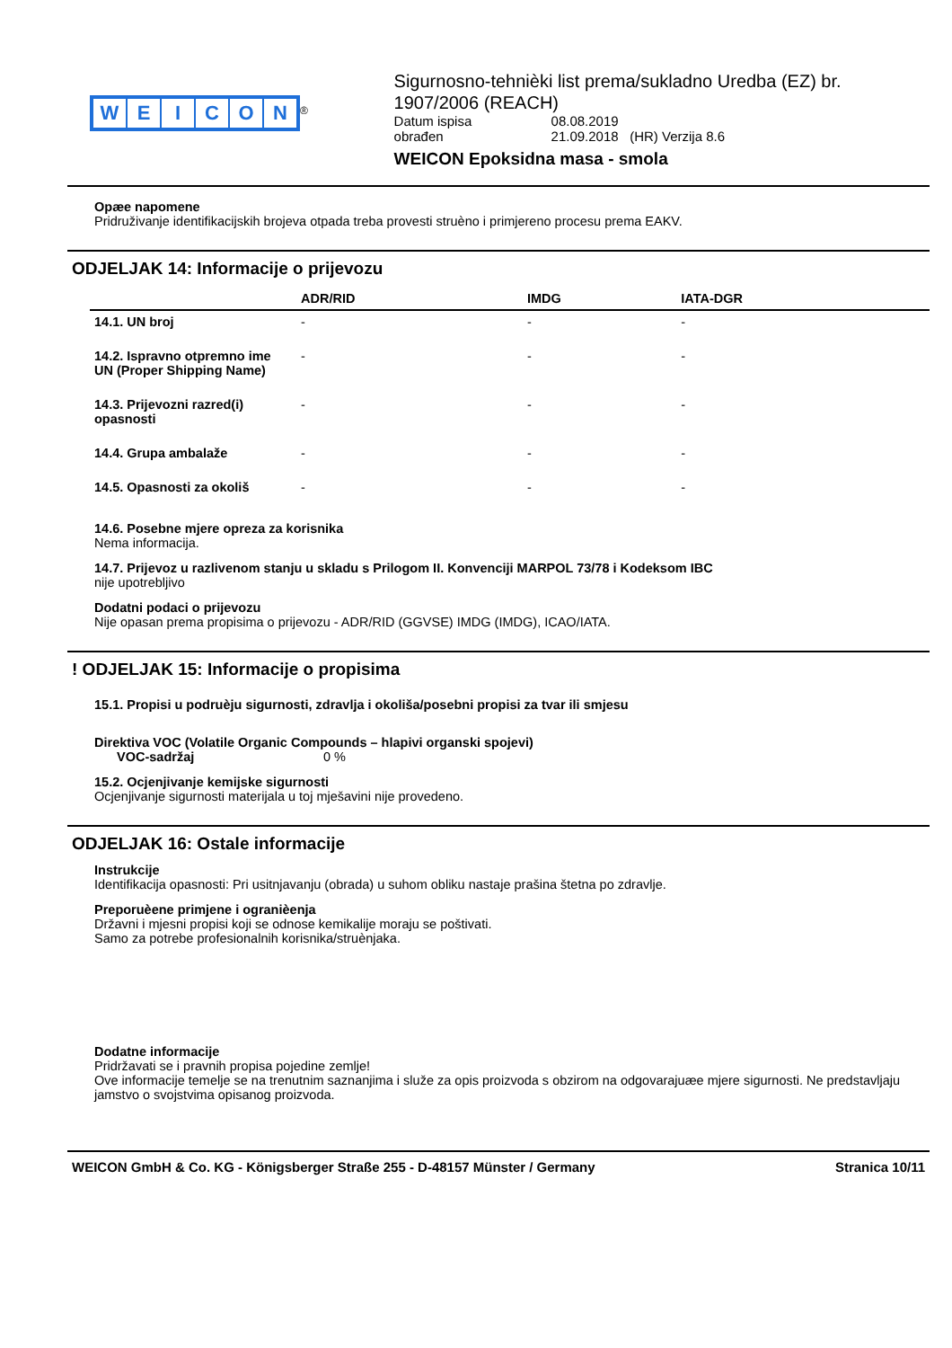WEICON
<sup>®</sup>
Sigurnosno-tehnièki list prema/sukladno Uredba (EZ) br. 1907/2006 (REACH)
| Datum ispisa | 08.08.2019 |
| obrađen | 21.09.2018 (HR) Verzija 8.6 |
WEICON Epoksidna masa - smola
Opæe napomene
Pridruživanje identifikacijskih brojeva otpada treba provesti struèno i primjereno procesu prema EAKV.
ODJELJAK 14: Informacije o prijevozu
| | ADR/RID | IMDG | IATA-DGR |
| --- | --- | --- | --- |
| 14.1. UN broj | - | - | - |
| 14.2. Ispravno otpremno ime UN (Proper Shipping Name) | - | - | - |
| 14.3. Prijevozni razred(i) opasnosti | - | - | - |
| 14.4. Grupa ambalaže | - | - | - |
| 14.5. Opasnosti za okoliš | - | - | - |
14.6. Posebne mjere opreza za korisnika
Nema informacija.
14.7. Prijevoz u razlivenom stanju u skladu s Prilogom II. Konvenciji MARPOL 73/78 i Kodeksom IBC
nije upotrebljivo
Dodatni podaci o prijevozu
Nije opasan prema propisima o prijevozu - ADR/RID (GGVSE) IMDG (IMDG), ICAO/IATA.
! ODJELJAK 15: Informacije o propisima
15.1. Propisi u podruèju sigurnosti, zdravlja i okoliša/posebni propisi za tvar ili smjesu
Direktiva VOC (Volatile Organic Compounds – hlapivi organski spojevi)
VOC-sadržaj 0 %
15.2. Ocjenjivanje kemijske sigurnosti
Ocjenjivanje sigurnosti materijala u toj mješavini nije provedeno.
ODJELJAK 16: Ostale informacije
Instrukcije
Identifikacija opasnosti: Pri usitnjavanju (obrada) u suhom obliku nastaje prašina štetna po zdravlje.
Preporuèene primjene i ogranièenja
Državni i mjesni propisi koji se odnose kemikalije moraju se poštivati.
Samo za potrebe profesionalnih korisnika/struènjaka.
Dodatne informacije
Pridržavati se i pravnih propisa pojedine zemlje!
Ove informacije temelje se na trenutnim saznanjima i služe za opis proizvoda s obzirom na odgovarajuæe mjere sigurnosti. Ne predstavljaju jamstvo o svojstvima opisanog proizvoda.
WEICON GmbH & Co. KG - Königsberger Straße 255 - D-48157 Münster / Germany Stranica 10/11